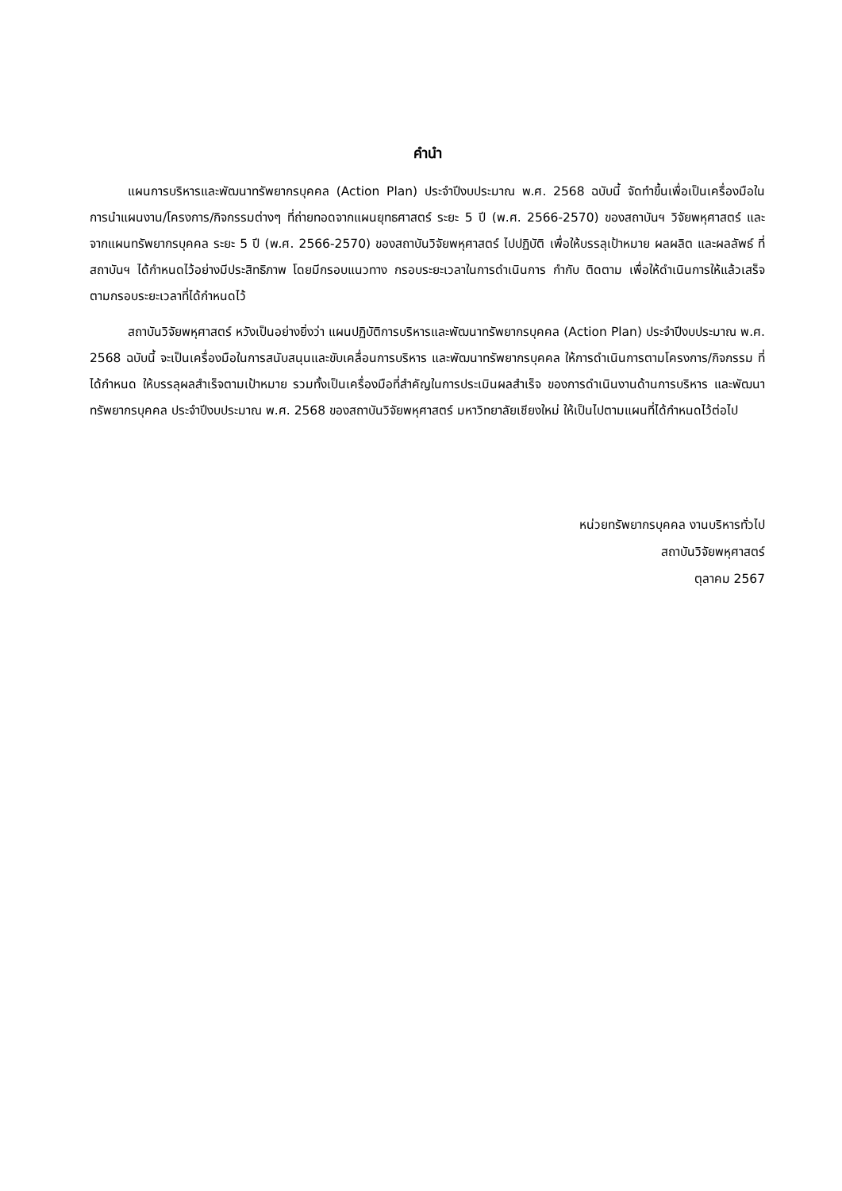คำนำ
แผนการบริหารและพัฒนาทรัพยากรบุคคล (Action Plan) ประจำปีงบประมาณ พ.ศ. 2568 ฉบับนี้ จัดทำขึ้นเพื่อเป็นเครื่องมือในการนำแผนงาน/โครงการ/กิจกรรมต่างๆ ที่ถ่ายทอดจากแผนยุทธศาสตร์ ระยะ 5 ปี (พ.ศ. 2566-2570) ของสถาบันฯ วิจัยพหุศาสตร์ และจากแผนทรัพยากรบุคคล ระยะ 5 ปี (พ.ศ. 2566-2570) ของสถาบันวิจัยพหุศาสตร์ ไปปฏิบัติ เพื่อให้บรรลุเป้าหมาย ผลผลิต และผลลัพธ์ ที่สถาบันฯ ได้กำหนดไว้อย่างมีประสิทธิภาพ โดยมีกรอบแนวทาง กรอบระยะเวลาในการดำเนินการ กำกับ ติดตาม เพื่อให้ดำเนินการให้แล้วเสร็จตามกรอบระยะเวลาที่ได้กำหนดไว้
สถาบันวิจัยพหุศาสตร์ หวังเป็นอย่างยิ่งว่า แผนปฏิบัติการบริหารและพัฒนาทรัพยากรบุคคล (Action Plan) ประจำปีงบประมาณ พ.ศ. 2568 ฉบับนี้ จะเป็นเครื่องมือในการสนับสนุนและขับเคลื่อนการบริหาร และพัฒนาทรัพยากรบุคคล ให้การดำเนินการตามโครงการ/กิจกรรม ที่ได้กำหนด ให้บรรลุผลสำเร็จตามเป้าหมาย รวมทั้งเป็นเครื่องมือที่สำคัญในการประเมินผลสำเร็จ ของการดำเนินงานด้านการบริหาร และพัฒนาทรัพยากรบุคคล ประจำปีงบประมาณ พ.ศ. 2568 ของสถาบันวิจัยพหุศาสตร์ มหาวิทยาลัยเชียงใหม่ ให้เป็นไปตามแผนที่ได้กำหนดไว้ต่อไป
หน่วยทรัพยากรบุคคล งานบริหารทั่วไป
สถาบันวิจัยพหุศาสตร์
ตุลาคม 2567